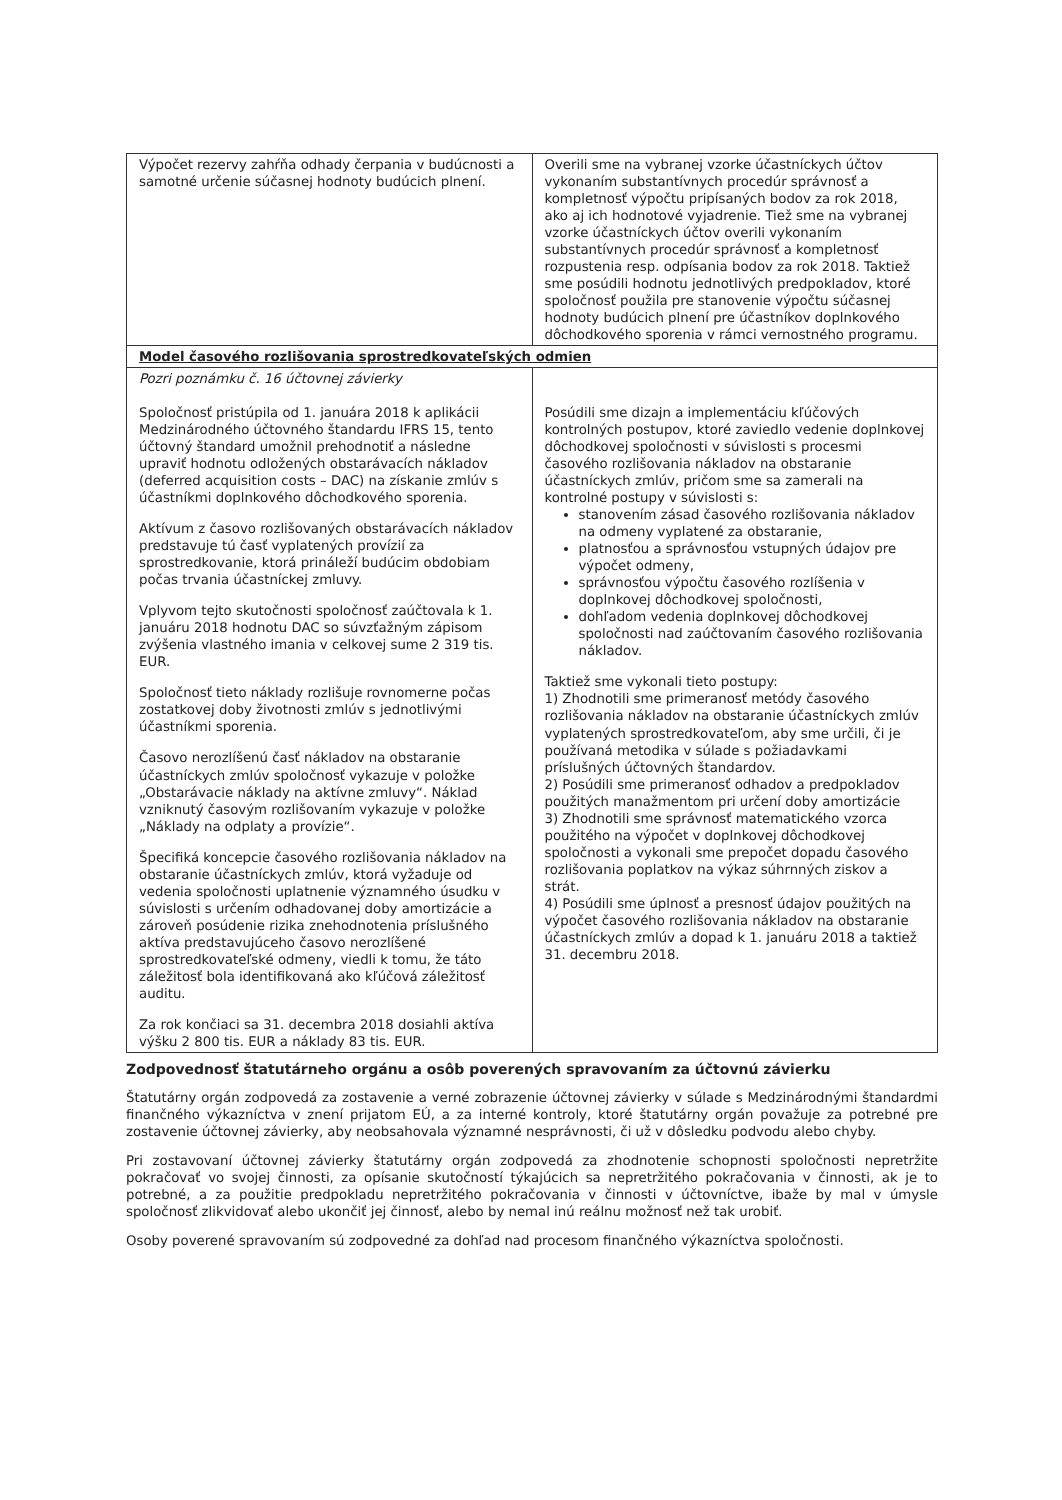| Výpočet rezervy zahŕňa odhady čerpania v budúcnosti a samotné určenie súčasnej hodnoty budúcich plnení. | Overili sme na vybranej vzorke účastníckych účtov vykonaním substantívnych procedúr správnosť a kompletnosť výpočtu pripísaných bodov za rok 2018, ako aj ich hodnotové vyjadrenie. Tiež sme na vybranej vzorke účastníckych účtov overili vykonaním substantívnych procedúr správnosť a kompletnosť rozpustenia resp. odpísania bodov za rok 2018. Taktiež sme posúdili hodnotu jednotlivých predpokladov, ktoré spoločnosť použila pre stanovenie výpočtu súčasnej hodnoty budúcich plnení pre účastníkov doplnkového dôchodkového sporenia v rámci vernostného programu. |
| Model časového rozlišovania sprostredkovateľských odmien | |
| Pozri poznámku č. 16 účtovnej závierky Spoločnosť pristúpila od 1. januára 2018 k aplikácii Medzinárodného účtovného štandardu IFRS 15, tento účtovný štandard umožnil prehodnotiť a následne upraviť hodnotu odložených obstarávacích nákladov (deferred acquisition costs – DAC) na získanie zmlúv s účastníkmi doplnkového dôchodkového sporenia. Aktívum z časovo rozlišovaných obstarávacích nákladov predstavuje tú časť vyplatených provízií za sprostredkovanie, ktorá prináleží budúcim obdobiam počas trvania účastníckej zmluvy. Vplyvom tejto skutočnosti spoločnosť zaúčtovala k 1. januáru 2018 hodnotu DAC so súvzťažným zápisom zvýšenia vlastného imania v celkovej sume 2 319 tis. EUR. Spoločnosť tieto náklady rozlišuje rovnomerne počas zostatkovej doby životnosti zmlúv s jednotlivými účastníkmi sporenia. Časovo nerozlíšenú časť nákladov na obstaranie účastníckych zmlúv spoločnosť vykazuje v položke „Obstarávacie náklady na aktívne zmluvy“. Náklad vzniknutý časovým rozlišovaním vykazuje v položke „Náklady na odplaty a provízie“. Špecifiká koncepcie časového rozlišovania nákladov na obstaranie účastníckych zmlúv, ktorá vyžaduje od vedenia spoločnosti uplatnenie významného úsudku v súvislosti s určením odhadovanej doby amortizácie a zároveň posúdenie rizika znehodnotenia príslušného aktíva predstavujúceho časovo nerozlíšené sprostredkovateľské odmeny, viedli k tomu, že táto záležitosť bola identifikovaná ako kľúčová záležitosť auditu. Za rok končiaci sa 31. decembra 2018 dosiahli aktíva výšku 2 800 tis. EUR a náklady 83 tis. EUR. | Posúdili sme dizajn a implementáciu kľúčových kontrolných postupov, ktoré zaviedlo vedenie doplnkovej dôchodkovej spoločnosti v súvislosti s procesmi časového rozlišovania nákladov na obstaranie účastníckych zmlúv, pričom sme sa zamerali na kontrolné postupy v súvislosti s: stanovením zásad časového rozlišovania nákladov na odmeny vyplatené za obstaranie, platnosťou a správnosťou vstupných údajov pre výpočet odmeny, správnosťou výpočtu časového rozlíšenia v doplnkovej dôchodkovej spoločnosti, dohľadom vedenia doplnkovej dôchodkovej spoločnosti nad zaúčtovaním časového rozlišovania nákladov. Taktiež sme vykonali tieto postupy: 1) Zhodnotili sme primeranosť metódy časového rozlišovania nákladov na obstaranie účastníckych zmlúv vyplatených sprostredkovateľom, aby sme určili, či je používaná metodika v súlade s požiadavkami príslušných účtovných štandardov. 2) Posúdili sme primeranosť odhadov a predpokladov použitých manažmentom pri určení doby amortizácie 3) Zhodnotili sme správnosť matematického vzorca použitého na výpočet v doplnkovej dôchodkovej spoločnosti a vykonali sme prepočet dopadu časového rozlišovania poplatkov na výkaz súhrnných ziskov a strát. 4) Posúdili sme úplnosť a presnosť údajov použitých na výpočet časového rozlišovania nákladov na obstaranie účastníckych zmlúv a dopad k 1. januáru 2018 a taktiež 31. decembru 2018. |
Zodpovednosť štatutárneho orgánu a osôb poverených spravovaním za účtovnú závierku
Štatutárny orgán zodpovedá za zostavenie a verné zobrazenie účtovnej závierky v súlade s Medzinárodnými štandardmi finančného výkazníctva v znení prijatom EÚ, a za interné kontroly, ktoré štatutárny orgán považuje za potrebné pre zostavenie účtovnej závierky, aby neobsahovala významné nesprávnosti, či už v dôsledku podvodu alebo chyby.
Pri zostavovaní účtovnej závierky štatutárny orgán zodpovedá za zhodnotenie schopnosti spoločnosti nepretržite pokračovať vo svojej činnosti, za opísanie skutočností týkajúcich sa nepretržitého pokračovania v činnosti, ak je to potrebné, a za použitie predpokladu nepretržitého pokračovania v činnosti v účtovníctve, ibaže by mal v úmysle spoločnosť zlikvidovať alebo ukončiť jej činnosť, alebo by nemal inú reálnu možnosť než tak urobiť.
Osoby poverené spravovaním sú zodpovedné za dohľad nad procesom finančného výkazníctva spoločnosti.